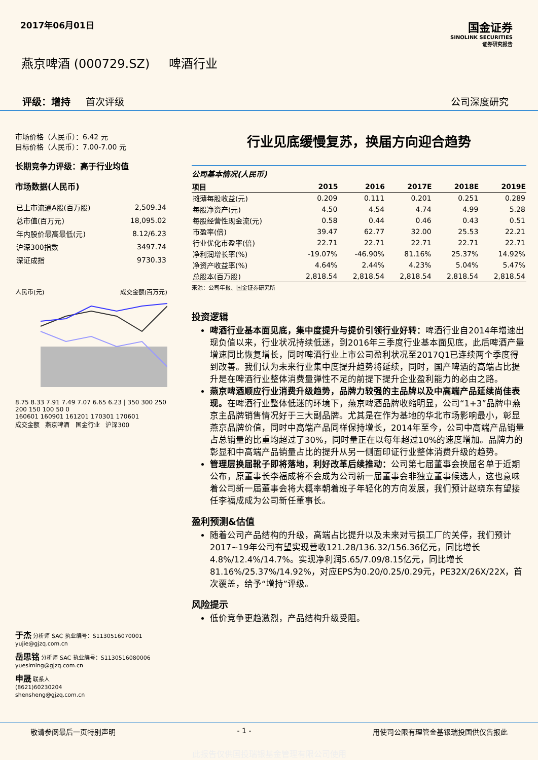2017年06月01日
国金证券
SINOLINK SECURITIES
证券研究报告
燕京啤酒 (000729.SZ) 啤酒行业
评级：增持 首次评级 公司深度研究
市场价格（人民币）：6.42 元
目标价格（人民币）：7.00-7.00 元
长期竞争力评级：高于行业均值
市场数据(人民币)
| 已上市流通A股(百万股) | 2,509.34 |
| 总市值(百万元) | 18,095.02 |
| 年内股价最高最低(元) | 8.12/6.23 |
| 沪深300指数 | 3497.74 |
| 深证成指 | 9730.33 |
人民币(元) 成交金额(百万元)
8.75 8.33 7.91 7.49 7.07 6.65 6.23 | 350 300 250 200 150 100 50 0
160601 160901 161201 170301 170601
成交金额 燕京啤酒 国金行业 沪深300
于杰 分析师 SAC 执业编号：S1130516070001
yujie@gjzq.com.cn
岳思铭 分析师 SAC 执业编号：S1130516080006
yuesiming@gjzq.com.cn
申晟 联系人
(8621)60230204
shensheng@gjzq.com.cn
行业见底缓慢复苏，换届方向迎合趋势
公司基本情况(人民币)
| 项目 | 2015 | 2016 | 2017E | 2018E | 2019E |
| --- | --- | --- | --- | --- | --- |
| 摊薄每股收益(元) | 0.209 | 0.111 | 0.201 | 0.251 | 0.289 |
| 每股净资产(元) | 4.50 | 4.54 | 4.74 | 4.99 | 5.28 |
| 每股经营性现金流(元) | 0.58 | 0.44 | 0.46 | 0.43 | 0.51 |
| 市盈率(倍) | 39.47 | 62.77 | 32.00 | 25.53 | 22.21 |
| 行业优化市盈率(倍) | 22.71 | 22.71 | 22.71 | 22.71 | 22.71 |
| 净利润增长率(%) | -19.07% | -46.90% | 81.16% | 25.37% | 14.92% |
| 净资产收益率(%) | 4.64% | 2.44% | 4.23% | 5.04% | 5.47% |
| 总股本(百万股) | 2,818.54 | 2,818.54 | 2,818.54 | 2,818.54 | 2,818.54 |
来源：公司年报、国金证券研究所
投资逻辑
啤酒行业基本面见底，集中度提升与提价引领行业好转：啤酒行业自2014年增速出现负值以来，行业状况持续低迷，到2016年三季度行业基本面见底，此后啤酒产量增速同比恢复增长，同时啤酒行业上市公司盈利状况至2017Q1已连续两个季度得到改善。我们认为未来行业集中度提升趋势将延续，同时，国产啤酒的高端占比提升是在啤酒行业整体消费量弹性不足的前提下提升企业盈利能力的必由之路。
燕京啤酒顺应行业消费升级趋势，品牌力较强的主品牌以及中高端产品延续尚佳表现。在啤酒行业整体低迷的环境下，燕京啤酒品牌收缩明显，公司“1+3”品牌中燕京主品牌销售情况好于三大副品牌。尤其是在作为基地的华北市场影响最小，彰显燕京品牌价值，同时中高端产品同样保持增长，2014年至今，公司中高端产品销量占总销量的比重均超过了30%，同时量正在以每年超过10%的速度增加。品牌力的彰显和中高端产品销量占比的提升从另一侧面印证行业整体消费升级的趋势。
管理层换届靴子即将落地，利好改革后续推动：公司第七届董事会换届名单于近期公布，原董事长李福成将不会成为公司新一届董事会非独立董事候选人，这也意味着公司新一届董事会将大概率朝着班子年轻化的方向发展，我们预计赵晓东有望接任李福成成为公司新任董事长。
盈利预测&估值
随着公司产品结构的升级，高端占比提升以及未来对亏损工厂的关停，我们预计2017~19年公司有望实现营收121.28/136.32/156.36亿元，同比增长4.8%/12.4%/14.7%。实现净利润5.65/7.09/8.15亿元，同比增长81.16%/25.37%/14.92%，对应EPS为0.20/0.25/0.29元，PE32X/26X/22X，首次覆盖，给予“增持”评级。
风险提示
低价竞争更趋激烈，产品结构升级受阻。
敬请参阅最后一页特别声明 - 1 - 用使司公限有理管金基银瑞投国供仅告报此
此报告仅供国投瑞银基金管理有限公司使用